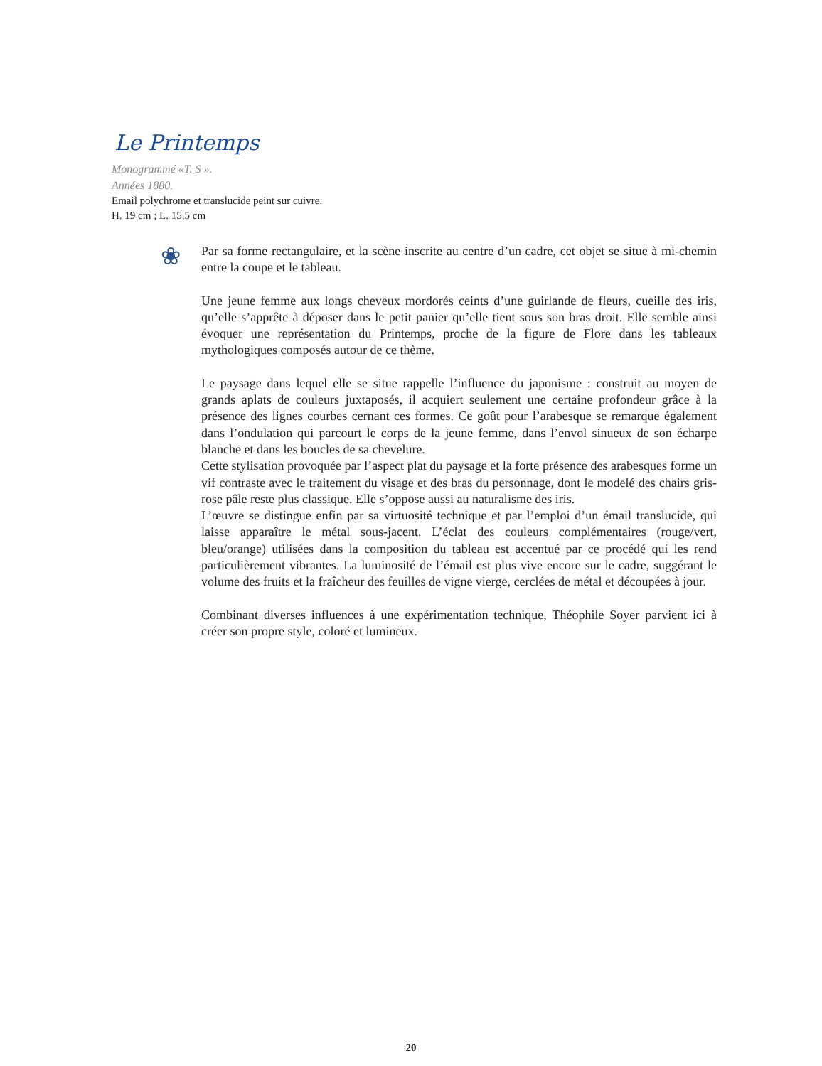Le Printemps
Monogrammé «T. S ».
Années 1880.
Email polychrome et translucide peint sur cuivre.
H. 19 cm ; L. 15,5 cm
❀
Par sa forme rectangulaire, et la scène inscrite au centre d’un cadre, cet objet se situe à mi-chemin entre la coupe et le tableau.
Une jeune femme aux longs cheveux mordorés ceints d’une guirlande de fleurs, cueille des iris, qu’elle s’apprête à déposer dans le petit panier qu’elle tient sous son bras droit. Elle semble ainsi évoquer une représentation du Printemps, proche de la figure de Flore dans les tableaux mythologiques composés autour de ce thème.
Le paysage dans lequel elle se situe rappelle l’influence du japonisme : construit au moyen de grands aplats de couleurs juxtaposés, il acquiert seulement une certaine profondeur grâce à la présence des lignes courbes cernant ces formes. Ce goût pour l’arabesque se remarque également dans l’ondulation qui parcourt le corps de la jeune femme, dans l’envol sinueux de son écharpe blanche et dans les boucles de sa chevelure.
Cette stylisation provoquée par l’aspect plat du paysage et la forte présence des arabesques forme un vif contraste avec le traitement du visage et des bras du personnage, dont le modelé des chairs gris-rose pâle reste plus classique. Elle s’oppose aussi au naturalisme des iris.
L’œuvre se distingue enfin par sa virtuosité technique et par l’emploi d’un émail translucide, qui laisse apparaître le métal sous-jacent. L’éclat des couleurs complémentaires (rouge/vert, bleu/orange) utilisées dans la composition du tableau est accentué par ce procédé qui les rend particulièrement vibrantes. La luminosité de l’émail est plus vive encore sur le cadre, suggérant le volume des fruits et la fraîcheur des feuilles de vigne vierge, cerclées de métal et découpées à jour.
Combinant diverses influences à une expérimentation technique, Théophile Soyer parvient ici à créer son propre style, coloré et lumineux.
20